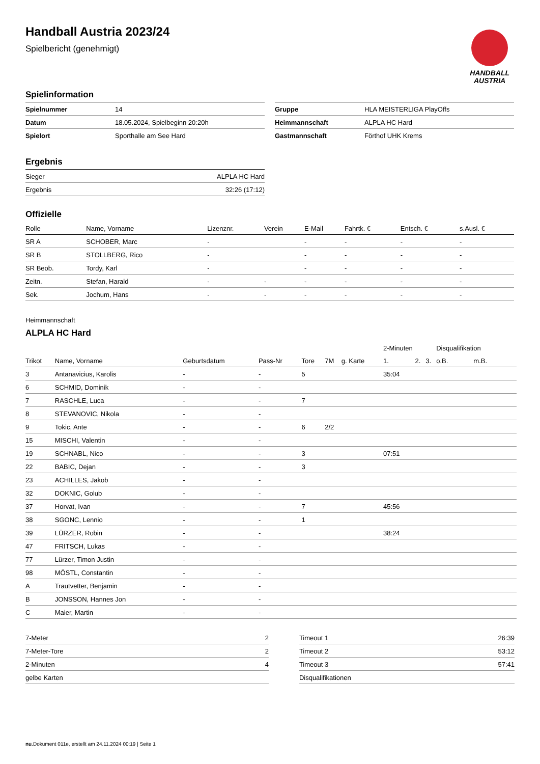Handball Austria 2023/24
Spielbericht (genehmigt)
HANDBALL
AUSTRIA
Spielinformation
| Spielnummer | 14 |
| Datum | 18.05.2024, Spielbeginn 20:20h |
| Spielort | Sporthalle am See Hard |
| Gruppe | HLA MEISTERLIGA PlayOffs |
| Heimmannschaft | ALPLA HC Hard |
| Gastmannschaft | Förthof UHK Krems |
Ergebnis
| Sieger | ALPLA HC Hard |
| Ergebnis | 32:26 (17:12) |
Offizielle
| Rolle | Name, Vorname | Lizenznr. | Verein | E-Mail | Fahrtk. € | Entsch. € | s.Ausl. € |
| --- | --- | --- | --- | --- | --- | --- | --- |
| SR A | SCHOBER, Marc | - | | - | - | - | - |
| SR B | STOLLBERG, Rico | - | | - | - | - | - |
| SR Beob. | Tordy, Karl | - | | - | - | - | - |
| Zeitn. | Stefan, Harald | - | - | - | - | - | - |
| Sek. | Jochum, Hans | - | - | - | - | - | - |
Heimmannschaft
ALPLA HC Hard
| | | | | | | | 2-Minuten | | | Disqualifikation | |
| Trikot | Name, Vorname | Geburtsdatum | Pass-Nr | Tore | 7M | g. Karte | 1. | 2. | 3. | o.B. | m.B. |
| 3 | Antanavicius, Karolis | - | - | 5 | | | 35:04 | | | | |
| 6 | SCHMID, Dominik | - | - | | | | | | | | |
| 7 | RASCHLE, Luca | - | - | 7 | | | | | | | |
| 8 | STEVANOVIC, Nikola | - | - | | | | | | | | |
| 9 | Tokic, Ante | - | - | 6 | 2/2 | | | | | | |
| 15 | MISCHI, Valentin | - | - | | | | | | | | |
| 19 | SCHNABL, Nico | - | - | 3 | | | 07:51 | | | | |
| 22 | BABIC, Dejan | - | - | 3 | | | | | | | |
| 23 | ACHILLES, Jakob | - | - | | | | | | | | |
| 32 | DOKNIC, Golub | - | - | | | | | | | | |
| 37 | Horvat, Ivan | - | - | 7 | | | 45:56 | | | | |
| 38 | SGONC, Lennio | - | - | 1 | | | | | | | |
| 39 | LÜRZER, Robin | - | - | | | | 38:24 | | | | |
| 47 | FRITSCH, Lukas | - | - | | | | | | | | |
| 77 | Lürzer, Timon Justin | - | - | | | | | | | | |
| 98 | MÖSTL, Constantin | - | - | | | | | | | | |
| A | Trautvetter, Benjamin | - | - | | | | | | | | |
| B | JONSSON, Hannes Jon | - | - | | | | | | | | |
| C | Maier, Martin | - | - | | | | | | | | |
| 7-Meter | 2 |
| 7-Meter-Tore | 2 |
| 2-Minuten | 4 |
| gelbe Karten | |
| Timeout 1 | 26:39 |
| Timeout 2 | 53:12 |
| Timeout 3 | 57:41 |
| Disqualifikationen | |
nu.Dokument 011e, erstellt am 24.11.2024 00:19 | Seite 1